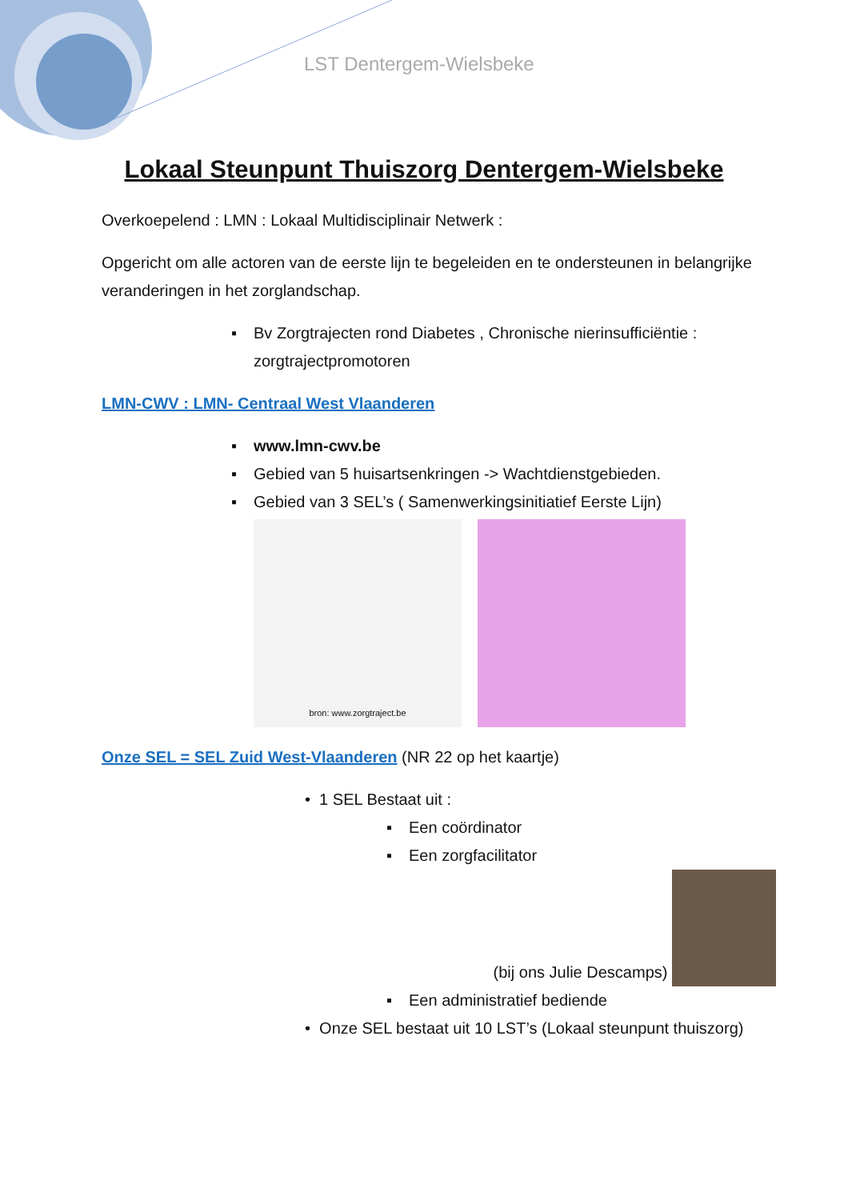LST Dentergem-Wielsbeke
Lokaal Steunpunt Thuiszorg Dentergem-Wielsbeke
Overkoepelend : LMN : Lokaal Multidisciplinair Netwerk :
Opgericht om alle actoren van de eerste lijn te begeleiden en te ondersteunen in belangrijke veranderingen in het zorglandschap.
Bv Zorgtrajecten rond Diabetes , Chronische nierinsufficiëntie : zorgtrajectpromotoren
LMN-CWV : LMN- Centraal West Vlaanderen
www.lmn-cwv.be
Gebied van 5 huisartsenkringen -> Wachtdienstgebieden.
Gebied van 3 SEL’s ( Samenwerkingsinitiatief Eerste Lijn)
bron: www.zorgtraject.be
Onze SEL = SEL Zuid West-Vlaanderen (NR 22 op het kaartje)
• 1 SEL Bestaat uit :
Een coördinator
Een zorgfacilitator
(bij ons Julie Descamps)
Een administratief bediende
• Onze SEL bestaat uit 10 LST’s (Lokaal steunpunt thuiszorg)